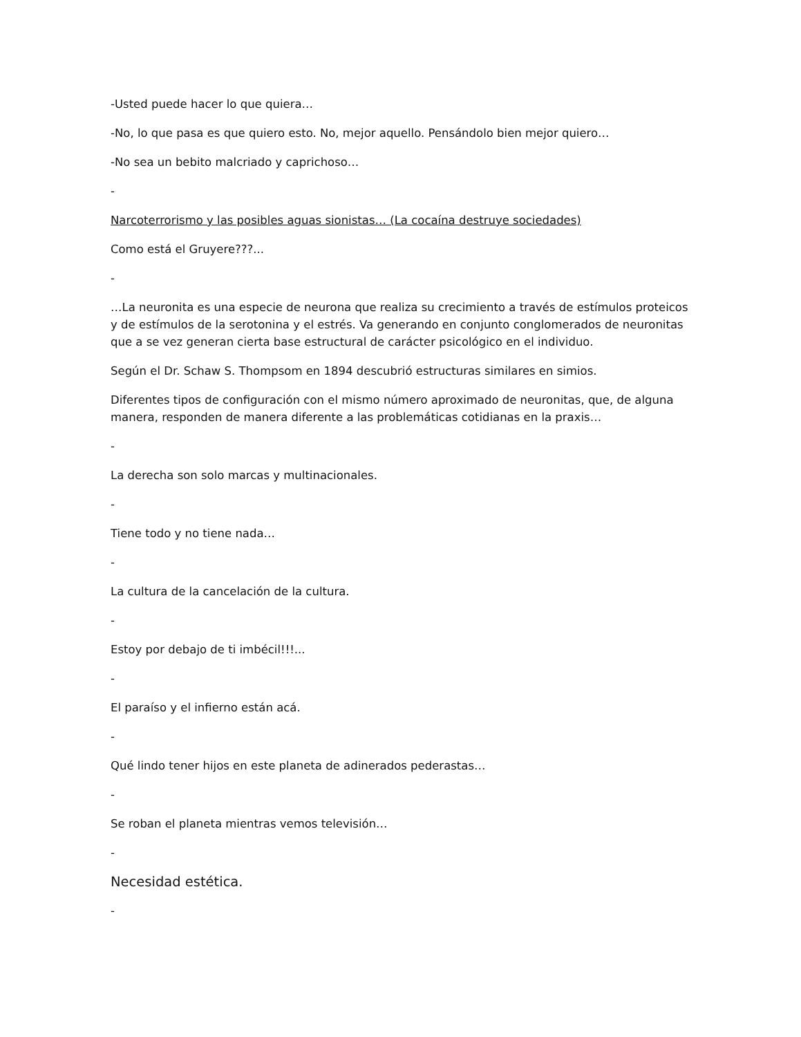-Usted puede hacer lo que quiera…
-No, lo que pasa es que quiero esto. No, mejor aquello. Pensándolo bien mejor quiero…
-No sea un bebito malcriado y caprichoso…
-
Narcoterrorismo y las posibles aguas sionistas… (La cocaína destruye sociedades)
Como está el Gruyere???...
-
…La neuronita es una especie de neurona que realiza su crecimiento a través de estímulos proteicos y de estímulos de la serotonina y el estrés. Va generando en conjunto conglomerados de neuronitas que a se vez generan cierta base estructural de carácter psicológico en el individuo.
Según el Dr. Schaw S. Thompsom en 1894 descubrió estructuras similares en simios.
Diferentes tipos de configuración con el mismo número aproximado de neuronitas, que, de alguna manera, responden de manera diferente a las problemáticas cotidianas en la praxis…
-
La derecha son solo marcas y multinacionales.
-
Tiene todo y no tiene nada…
-
La cultura de la cancelación de la cultura.
-
Estoy por debajo de ti imbécil!!!...
-
El paraíso y el infierno están acá.
-
Qué lindo tener hijos en este planeta de adinerados pederastas…
-
Se roban el planeta mientras vemos televisión…
-
Necesidad estética.
-